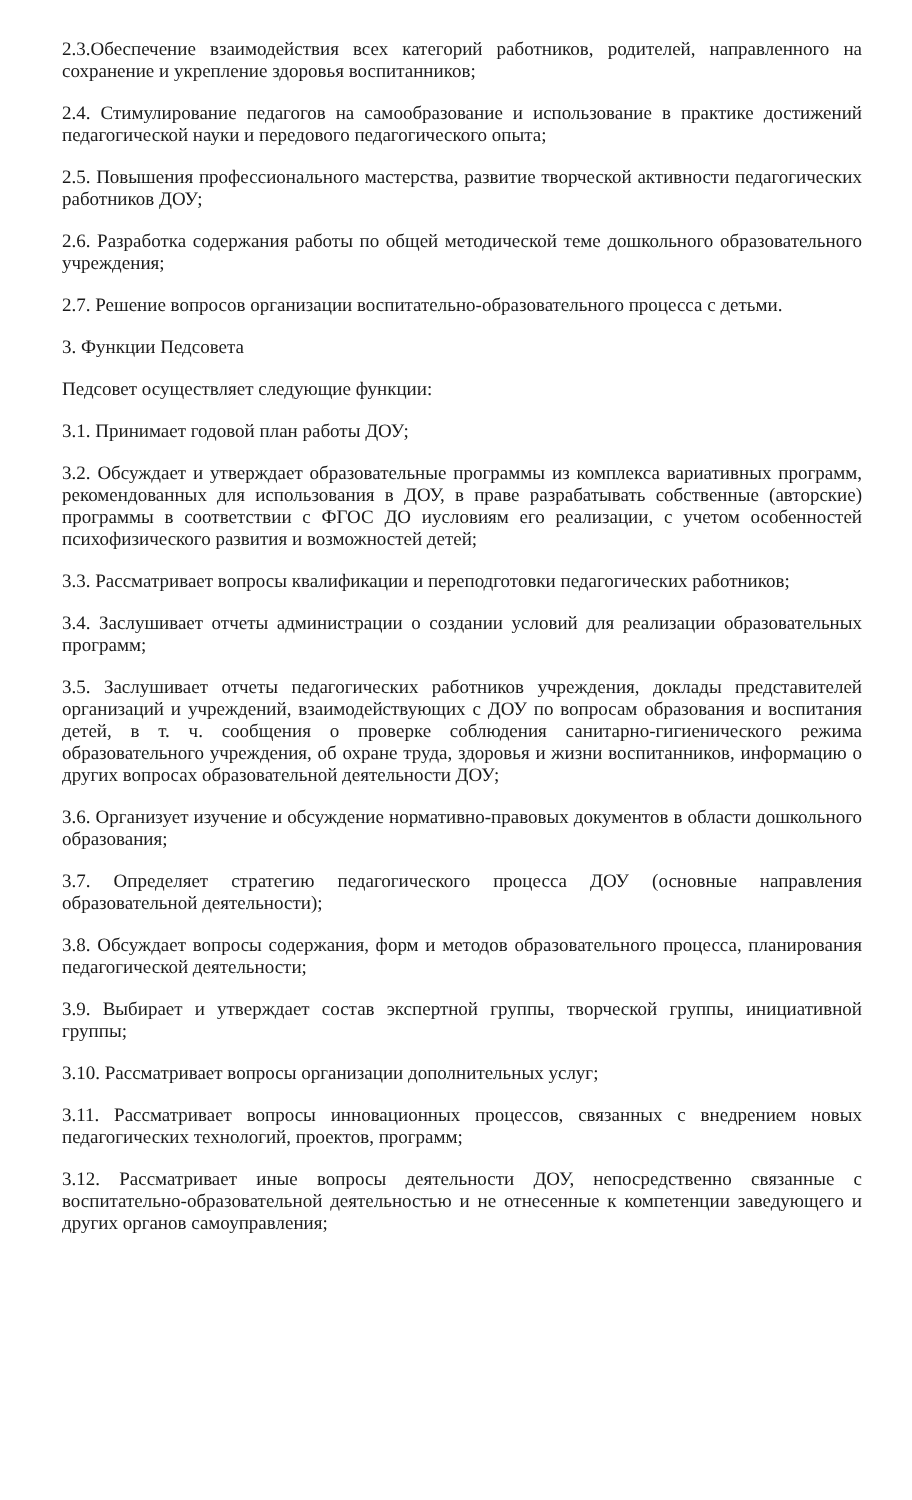2.3.Обеспечение взаимодействия всех категорий работников, родителей, направленного на сохранение и укрепление здоровья воспитанников;
2.4. Стимулирование педагогов на самообразование и использование в практике достижений педагогической науки и передового педагогического опыта;
2.5. Повышения профессионального мастерства, развитие творческой активности педагогических работников ДОУ;
2.6. Разработка содержания работы по общей методической теме дошкольного образовательного учреждения;
2.7. Решение вопросов организации воспитательно-образовательного процесса с детьми.
3. Функции Педсовета
Педсовет осуществляет следующие функции:
3.1. Принимает годовой план работы ДОУ;
3.2. Обсуждает и утверждает образовательные программы из комплекса вариативных программ, рекомендованных для использования в ДОУ, в праве разрабатывать собственные (авторские) программы в соответствии с ФГОС ДО иусловиям его реализации, с учетом особенностей психофизического развития и возможностей детей;
3.3. Рассматривает вопросы квалификации и переподготовки педагогических работников;
3.4. Заслушивает отчеты администрации о создании условий для реализации образовательных программ;
3.5. Заслушивает отчеты педагогических работников учреждения, доклады представителей организаций и учреждений, взаимодействующих с ДОУ по вопросам образования и воспитания детей, в т. ч. сообщения о проверке соблюдения санитарно-гигиенического режима образовательного учреждения, об охране труда, здоровья и жизни воспитанников, информацию о других вопросах образовательной деятельности ДОУ;
3.6. Организует изучение и обсуждение нормативно-правовых документов в области дошкольного образования;
3.7. Определяет стратегию педагогического процесса ДОУ (основные направления образовательной деятельности);
3.8. Обсуждает вопросы содержания, форм и методов образовательного процесса, планирования педагогической деятельности;
3.9. Выбирает и утверждает состав экспертной группы, творческой группы, инициативной группы;
3.10. Рассматривает вопросы организации дополнительных услуг;
3.11. Рассматривает вопросы инновационных процессов, связанных с внедрением новых педагогических технологий, проектов, программ;
3.12. Рассматривает иные вопросы деятельности ДОУ, непосредственно связанные с воспитательно-образовательной деятельностью и не отнесенные к компетенции заведующего и других органов самоуправления;